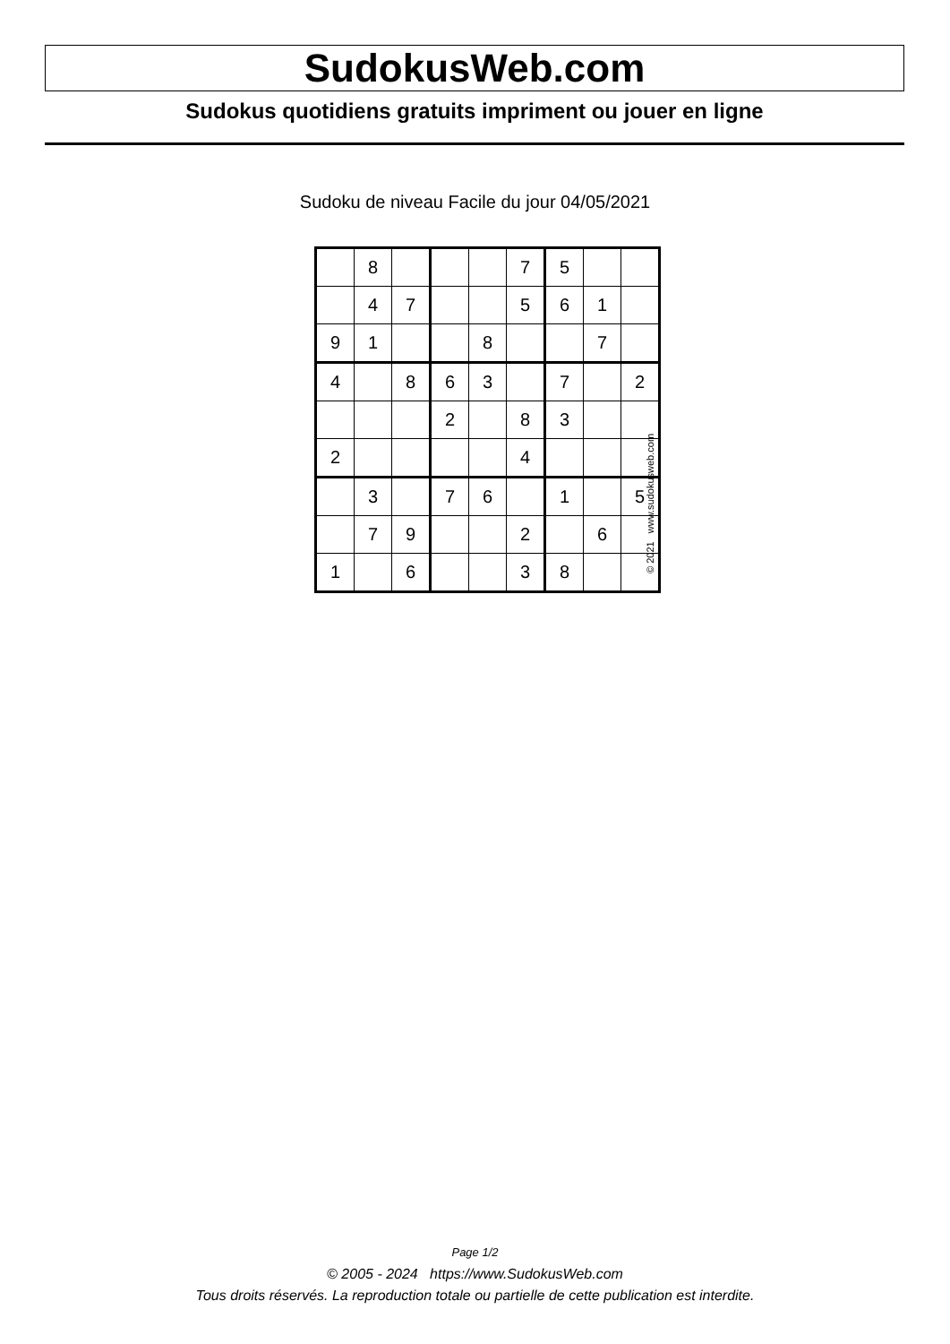SudokusWeb.com
Sudokus quotidiens gratuits impriment ou jouer en ligne
Sudoku de niveau Facile du jour 04/05/2021
| | 8 | | | | 7 | 5 | | |
| | 4 | 7 | | | 5 | 6 | 1 | |
| 9 | 1 | | | 8 | | | 7 | |
| 4 | | 8 | 6 | 3 | | 7 | | 2 |
| | | | 2 | | 8 | 3 | | |
| 2 | | | | | 4 | | | |
| | 3 | | 7 | 6 | | 1 | | 5 |
| | 7 | 9 | | | 2 | | 6 | |
| 1 | | 6 | | | 3 | 8 | | |
© 2021 www.sudokusweb.com
Page 1/2
© 2005 - 2024 https://www.SudokusWeb.com
Tous droits réservés. La reproduction totale ou partielle de cette publication est interdite.